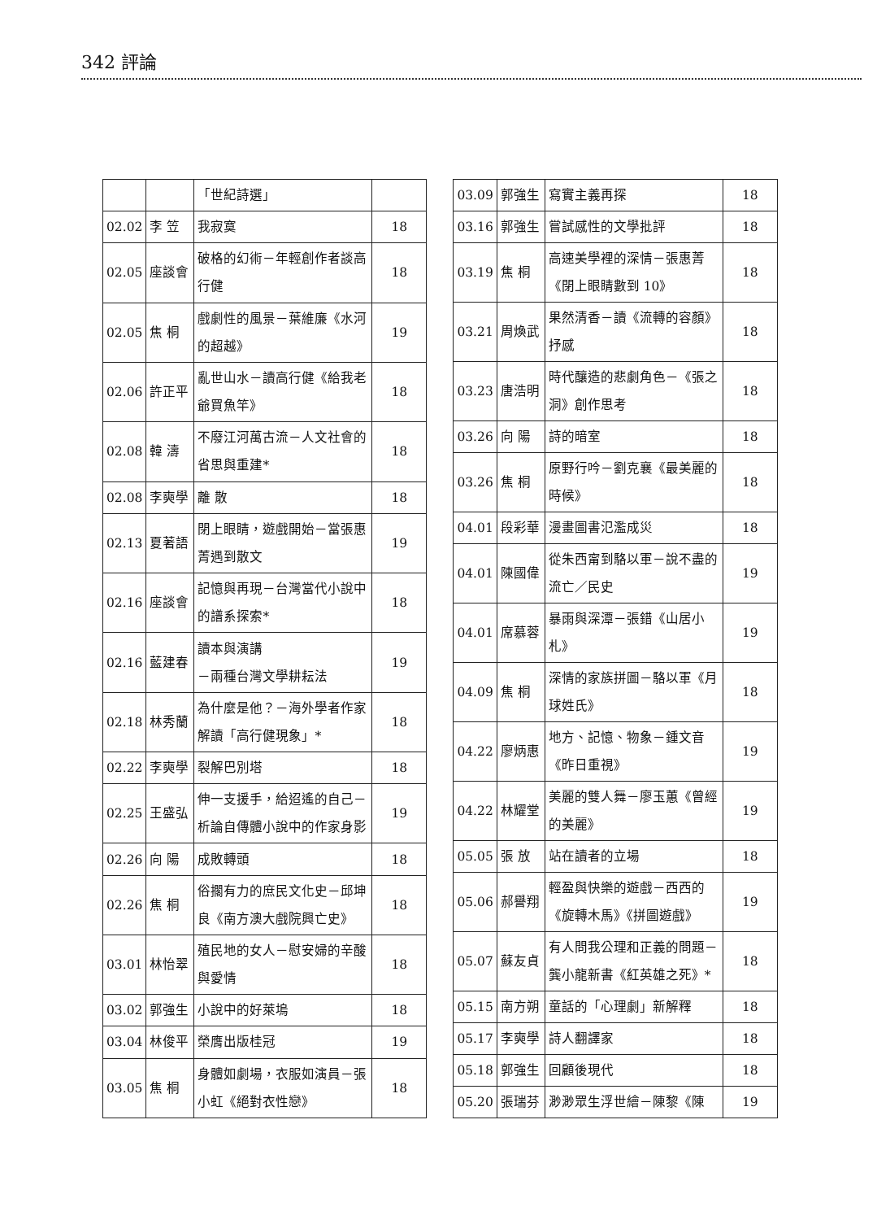342 評論
| | | 「世紀詩選」 | |
| 02.02 | 李 笠 | 我寂寞 | 18 |
| 02.05 | 座談會 | 破格的幻術－年輕創作者談高行健 | 18 |
| 02.05 | 焦 桐 | 戲劇性的風景－葉維廉《水河的超越》 | 19 |
| 02.06 | 許正平 | 亂世山水－讀高行健《給我老爺買魚竿》 | 18 |
| 02.08 | 韓 濤 | 不廢江河萬古流－人文社會的省思與重建* | 18 |
| 02.08 | 李奭學 | 離 散 | 18 |
| 02.13 | 夏著語 | 閉上眼睛，遊戲開始－當張惠菁遇到散文 | 19 |
| 02.16 | 座談會 | 記憶與再現－台灣當代小說中的譜系探索* | 18 |
| 02.16 | 藍建春 | 讀本與演講 －兩種台灣文學耕耘法 | 19 |
| 02.18 | 林秀蘭 | 為什麼是他？－海外學者作家解讀「高行健現象」* | 18 |
| 02.22 | 李奭學 | 裂解巴別塔 | 18 |
| 02.25 | 王盛弘 | 伸一支援手，給迢遙的自己－析論自傳體小說中的作家身影 | 19 |
| 02.26 | 向 陽 | 成敗轉頭 | 18 |
| 02.26 | 焦 桐 | 俗擱有力的庶民文化史－邱坤良《南方澳大戲院興亡史》 | 18 |
| 03.01 | 林怡翠 | 殖民地的女人－慰安婦的辛酸與愛情 | 18 |
| 03.02 | 郭強生 | 小說中的好萊塢 | 18 |
| 03.04 | 林俊平 | 榮膺出版桂冠 | 19 |
| 03.05 | 焦 桐 | 身體如劇場，衣服如演員－張小虹《絕對衣性戀》 | 18 |
| 03.09 | 郭強生 | 寫實主義再探 | 18 |
| 03.16 | 郭強生 | 嘗試感性的文學批評 | 18 |
| 03.19 | 焦 桐 | 高速美學裡的深情－張惠菁《閉上眼睛數到 10》 | 18 |
| 03.21 | 周煥武 | 果然清香－讀《流轉的容顏》抒感 | 18 |
| 03.23 | 唐浩明 | 時代釀造的悲劇角色－《張之洞》創作思考 | 18 |
| 03.26 | 向 陽 | 詩的暗室 | 18 |
| 03.26 | 焦 桐 | 原野行吟－劉克襄《最美麗的時候》 | 18 |
| 04.01 | 段彩華 | 漫畫圖書氾濫成災 | 18 |
| 04.01 | 陳國偉 | 從朱西甯到駱以軍－說不盡的流亡／民史 | 19 |
| 04.01 | 席慕蓉 | 暴雨與深潭－張錯《山居小札》 | 19 |
| 04.09 | 焦 桐 | 深情的家族拼圖－駱以軍《月球姓氏》 | 18 |
| 04.22 | 廖炳惠 | 地方、記憶、物象－鍾文音《昨日重視》 | 19 |
| 04.22 | 林耀堂 | 美麗的雙人舞－廖玉蕙《曾經的美麗》 | 19 |
| 05.05 | 張 放 | 站在讀者的立場 | 18 |
| 05.06 | 郝譽翔 | 輕盈與快樂的遊戲－西西的《旋轉木馬》《拼圖遊戲》 | 19 |
| 05.07 | 蘇友貞 | 有人問我公理和正義的問題－龔小龍新書《紅英雄之死》* | 18 |
| 05.15 | 南方朔 | 童話的「心理劇」新解釋 | 18 |
| 05.17 | 李奭學 | 詩人翻譯家 | 18 |
| 05.18 | 郭強生 | 回顧後現代 | 18 |
| 05.20 | 張瑞芬 | 渺渺眾生浮世繪－陳黎《陳 | 19 |